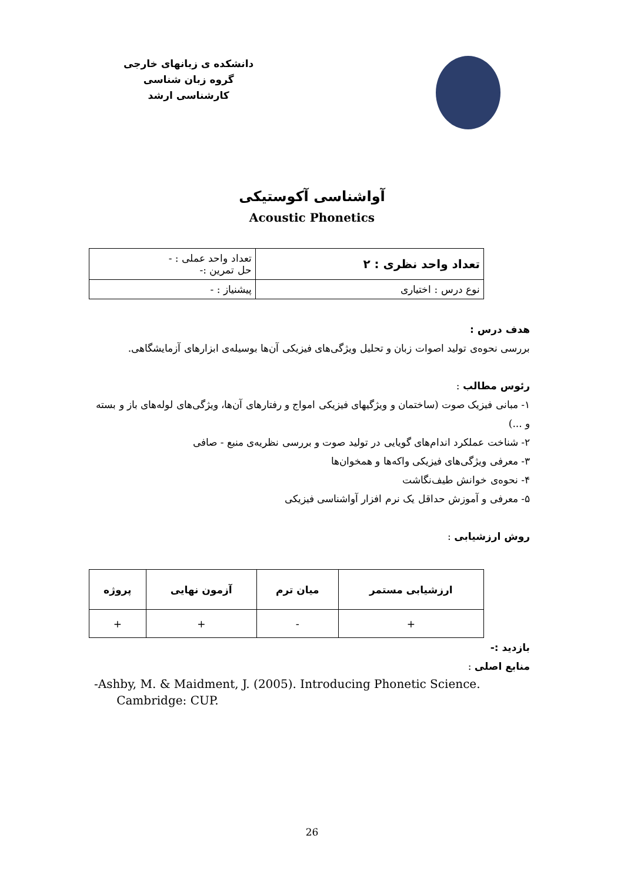دانشکده ی زبانهای خارجی
گروه زبان شناسی
کارشناسی ارشد
آواشناسی آکوستیکی
Acoustic Phonetics
| تعداد واحد نظری : ۲ | تعداد واحد عملی : - حل تمرین :- |
| نوع درس : اختیاری | پیشنیاز : - |
هدف درس :
بررسی نحوه‌ی تولید اصوات زبان و تحلیل ویژگی‌های فیزیکی آن‌ها بوسیله‌ی ابزارهای آزمایشگاهی.
رئوس مطالب :
۱- مبانی فیزیک صوت (ساختمان و ویژگیهای فیزیکی امواج و رفتارهای آن‌ها، ویژگی‌های لوله‌های باز و بسته و ...)
۲- شناخت عملکرد اندام‌های گویایی در تولید صوت و بررسی نظریه‌ی منبع - صافی
۳- معرفی ویژگی‌های فیزیکی واکه‌ها و همخوان‌ها
۴- نحوه‌ی خوانش طیف‌نگاشت
۵- معرفی و آموزش حداقل یک نرم افزار آواشناسی فیزیکی
روش ارزشیابی :
| ارزشیابی مستمر | میان ترم | آزمون نهایی | پروژه |
| --- | --- | --- | --- |
| + | - | + | + |
بازدید :-
منابع اصلی :
-Ashby, M. & Maidment, J. (2005). Introducing Phonetic Science.
Cambridge: CUP.
26